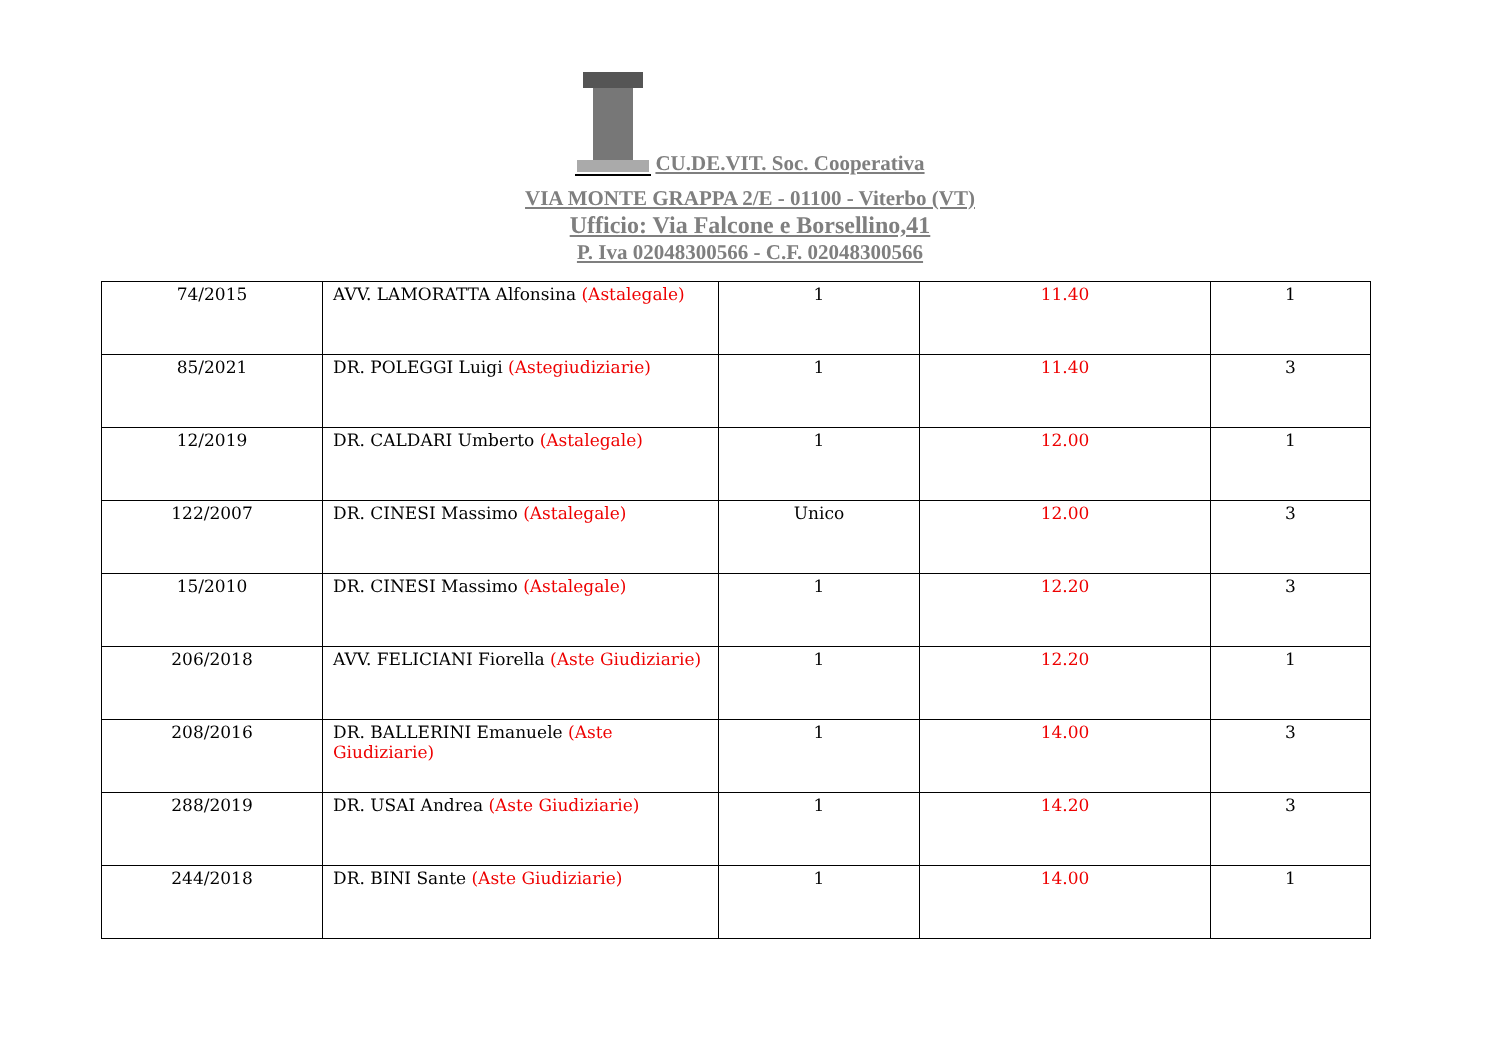CU.DE.VIT. Soc. Cooperativa
VIA MONTE GRAPPA 2/E - 01100 - Viterbo (VT)
Ufficio: Via Falcone e Borsellino,41
P. Iva 02048300566 - C.F. 02048300566
| 74/2015 | AVV. LAMORATTA Alfonsina (Astalegale) | 1 | 11.40 | 1 |
| 85/2021 | DR. POLEGGI Luigi (Astegiudiziarie) | 1 | 11.40 | 3 |
| 12/2019 | DR. CALDARI Umberto (Astalegale) | 1 | 12.00 | 1 |
| 122/2007 | DR. CINESI Massimo (Astalegale) | Unico | 12.00 | 3 |
| 15/2010 | DR. CINESI Massimo (Astalegale) | 1 | 12.20 | 3 |
| 206/2018 | AVV. FELICIANI Fiorella (Aste Giudiziarie) | 1 | 12.20 | 1 |
| 208/2016 | DR. BALLERINI Emanuele (Aste Giudiziarie) | 1 | 14.00 | 3 |
| 288/2019 | DR. USAI Andrea (Aste Giudiziarie) | 1 | 14.20 | 3 |
| 244/2018 | DR. BINI Sante (Aste Giudiziarie) | 1 | 14.00 | 1 |